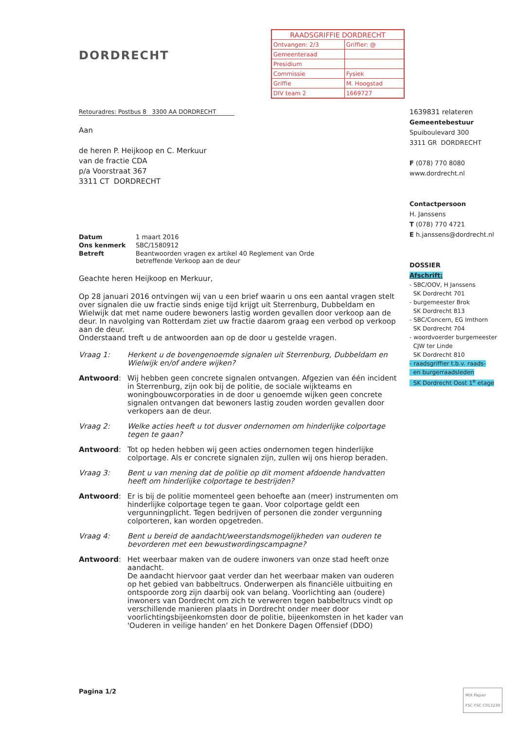| RAADSGRIFFIE DORDRECHT | |
| Ontvangen: 2/3 | Griffier: @ |
| Gemeenteraad | |
| Presidium | |
| Commissie | Fysiek |
| Griffie | M. Hoogstad |
| DIV team 2 | 1669727 |
DORDRECHT
Retouradres: Postbus 8 3300 AA DORDRECHT
Aan
de heren P. Heijkoop en C. Merkuur
van de fractie CDA
p/a Voorstraat 367
3311 CT DORDRECHT
| Datum | 1 maart 2016 |
| Ons kenmerk | SBC/1580912 |
| Betreft | Beantwoorden vragen ex artikel 40 Reglement van Orde betreffende Verkoop aan de deur |
Geachte heren Heijkoop en Merkuur,
Op 28 januari 2016 ontvingen wij van u een brief waarin u ons een aantal vragen stelt over signalen die uw fractie sinds enige tijd krijgt uit Sterrenburg, Dubbeldam en Wielwijk dat met name oudere bewoners lastig worden gevallen door verkoop aan de deur. In navolging van Rotterdam ziet uw fractie daarom graag een verbod op verkoop aan de deur.
Onderstaand treft u de antwoorden aan op de door u gestelde vragen.
| Vraag 1: | Herkent u de bovengenoemde signalen uit Sterrenburg, Dubbeldam en Wielwijk en/of andere wijken? |
| Antwoord : | Wij hebben geen concrete signalen ontvangen. Afgezien van één incident in Sterrenburg, zijn ook bij de politie, de sociale wijkteams en woningbouwcorporaties in de door u genoemde wijken geen concrete signalen ontvangen dat bewoners lastig zouden worden gevallen door verkopers aan de deur. |
| Vraag 2: | Welke acties heeft u tot dusver ondernomen om hinderlijke colportage tegen te gaan? |
| Antwoord : | Tot op heden hebben wij geen acties ondernomen tegen hinderlijke colportage. Als er concrete signalen zijn, zullen wij ons hierop beraden. |
| Vraag 3: | Bent u van mening dat de politie op dit moment afdoende handvatten heeft om hinderlijke colportage te bestrijden? |
| Antwoord : | Er is bij de politie momenteel geen behoefte aan (meer) instrumenten om hinderlijke colportage tegen te gaan. Voor colportage geldt een vergunningplicht. Tegen bedrijven of personen die zonder vergunning colporteren, kan worden opgetreden. |
| Vraag 4: | Bent u bereid de aandacht/weerstandsmogelijkheden van ouderen te bevorderen met een bewustwordingscampagne? |
| Antwoord : | Het weerbaar maken van de oudere inwoners van onze stad heeft onze aandacht. De aandacht hiervoor gaat verder dan het weerbaar maken van ouderen op het gebied van babbeltrucs. Onderwerpen als financiële uitbuiting en ontspoorde zorg zijn daarbij ook van belang. Voorlichting aan (oudere) inwoners van Dordrecht om zich te verweren tegen babbeltrucs vindt op verschillende manieren plaats in Dordrecht onder meer door voorlichtingsbijeenkomsten door de politie, bijeenkomsten in het kader van 'Ouderen in veilige handen' en het Donkere Dagen Offensief (DDO) |
Pagina 1/2
1639831 relateren
Gemeentebestuur
Spuiboulevard 300
3311 GR DORDRECHT
F (078) 770 8080
www.dordrecht.nl
Contactpersoon
H. Janssens
T (078) 770 4721
E h.janssens@dordrecht.nl
DOSSIER
Afschrift:
- SBC/OOV, H Janssens
SK Dordrecht 701
- burgemeester Brok
SK Dordrecht 813
- SBC/Concern, EG Imthorn
SK Dordrecht 704
- woordvoerder burgemeester
CJW ter Linde
SK Dordrecht 810
- raadsgriffier t.b.v. raads-
en burgerraadsleden
SK Dordrecht Oost 1<sup>e</sup> etage
MIX Papier
FSC FSC C013230